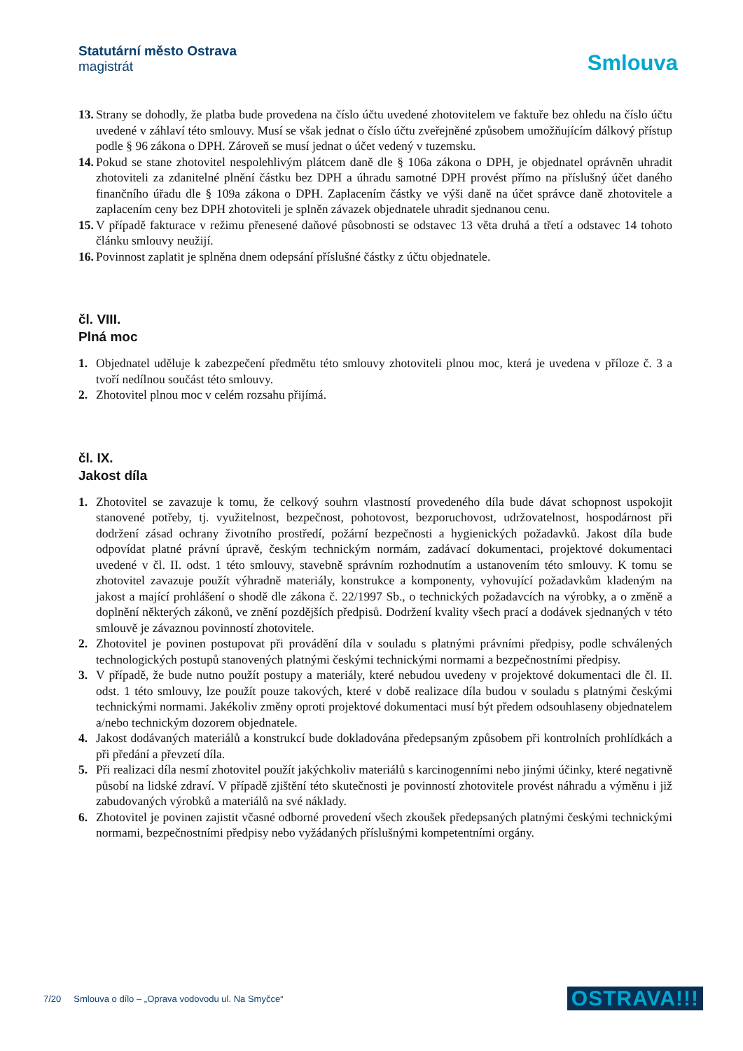Statutární město Ostrava
magistrát
Smlouva
13.
Strany se dohodly, že platba bude provedena na číslo účtu uvedené zhotovitelem ve faktuře bez ohledu na číslo účtu uvedené v záhlaví této smlouvy. Musí se však jednat o číslo účtu zveřejněné způsobem umožňujícím dálkový přístup podle § 96 zákona o DPH. Zároveň se musí jednat o účet vedený v tuzemsku.
14.
Pokud se stane zhotovitel nespolehlivým plátcem daně dle § 106a zákona o DPH, je objednatel oprávněn uhradit zhotoviteli za zdanitelné plnění částku bez DPH a úhradu samotné DPH provést přímo na příslušný účet daného finančního úřadu dle § 109a zákona o DPH. Zaplacením částky ve výši daně na účet správce daně zhotovitele a zaplacením ceny bez DPH zhotoviteli je splněn závazek objednatele uhradit sjednanou cenu.
15.
V případě fakturace v režimu přenesené daňové působnosti se odstavec 13 věta druhá a třetí a odstavec 14 tohoto článku smlouvy neužijí.
16.
Povinnost zaplatit je splněna dnem odepsání příslušné částky z účtu objednatele.
čl. VIII.
Plná moc
1. Objednatel uděluje k zabezpečení předmětu této smlouvy zhotoviteli plnou moc, která je uvedena v příloze č. 3 a tvoří nedílnou součást této smlouvy.
2. Zhotovitel plnou moc v celém rozsahu přijímá.
čl. IX.
Jakost díla
1. Zhotovitel se zavazuje k tomu, že celkový souhrn vlastností provedeného díla bude dávat schopnost uspokojit stanovené potřeby, tj. využitelnost, bezpečnost, pohotovost, bezporuchovost, udržovatelnost, hospodárnost při dodržení zásad ochrany životního prostředí, požární bezpečnosti a hygienických požadavků. Jakost díla bude odpovídat platné právní úpravě, českým technickým normám, zadávací dokumentaci, projektové dokumentaci uvedené v čl. II. odst. 1 této smlouvy, stavebně správním rozhodnutím a ustanovením této smlouvy. K tomu se zhotovitel zavazuje použít výhradně materiály, konstrukce a komponenty, vyhovující požadavkům kladeným na jakost a mající prohlášení o shodě dle zákona č. 22/1997 Sb., o technických požadavcích na výrobky, a o změně a doplnění některých zákonů, ve znění pozdějších předpisů. Dodržení kvality všech prací a dodávek sjednaných v této smlouvě je závaznou povinností zhotovitele.
2. Zhotovitel je povinen postupovat při provádění díla v souladu s platnými právními předpisy, podle schválených technologických postupů stanovených platnými českými technickými normami a bezpečnostními předpisy.
3. V případě, že bude nutno použít postupy a materiály, které nebudou uvedeny v projektové dokumentaci dle čl. II. odst. 1 této smlouvy, lze použít pouze takových, které v době realizace díla budou v souladu s platnými českými technickými normami. Jakékoliv změny oproti projektové dokumentaci musí být předem odsouhlaseny objednatelem a/nebo technickým dozorem objednatele.
4. Jakost dodávaných materiálů a konstrukcí bude dokladována předepsaným způsobem při kontrolních prohlídkách a při předání a převzetí díla.
5. Při realizaci díla nesmí zhotovitel použít jakýchkoliv materiálů s karcinogenními nebo jinými účinky, které negativně působí na lidské zdraví. V případě zjištění této skutečnosti je povinností zhotovitele provést náhradu a výměnu i již zabudovaných výrobků a materiálů na své náklady.
6. Zhotovitel je povinen zajistit včasné odborné provedení všech zkoušek předepsaných platnými českými technickými normami, bezpečnostními předpisy nebo vyžádaných příslušnými kompetentními orgány.
7/20 Smlouva o dílo – „Oprava vodovodu ul. Na Smyčce“
OSTRAVA!!!